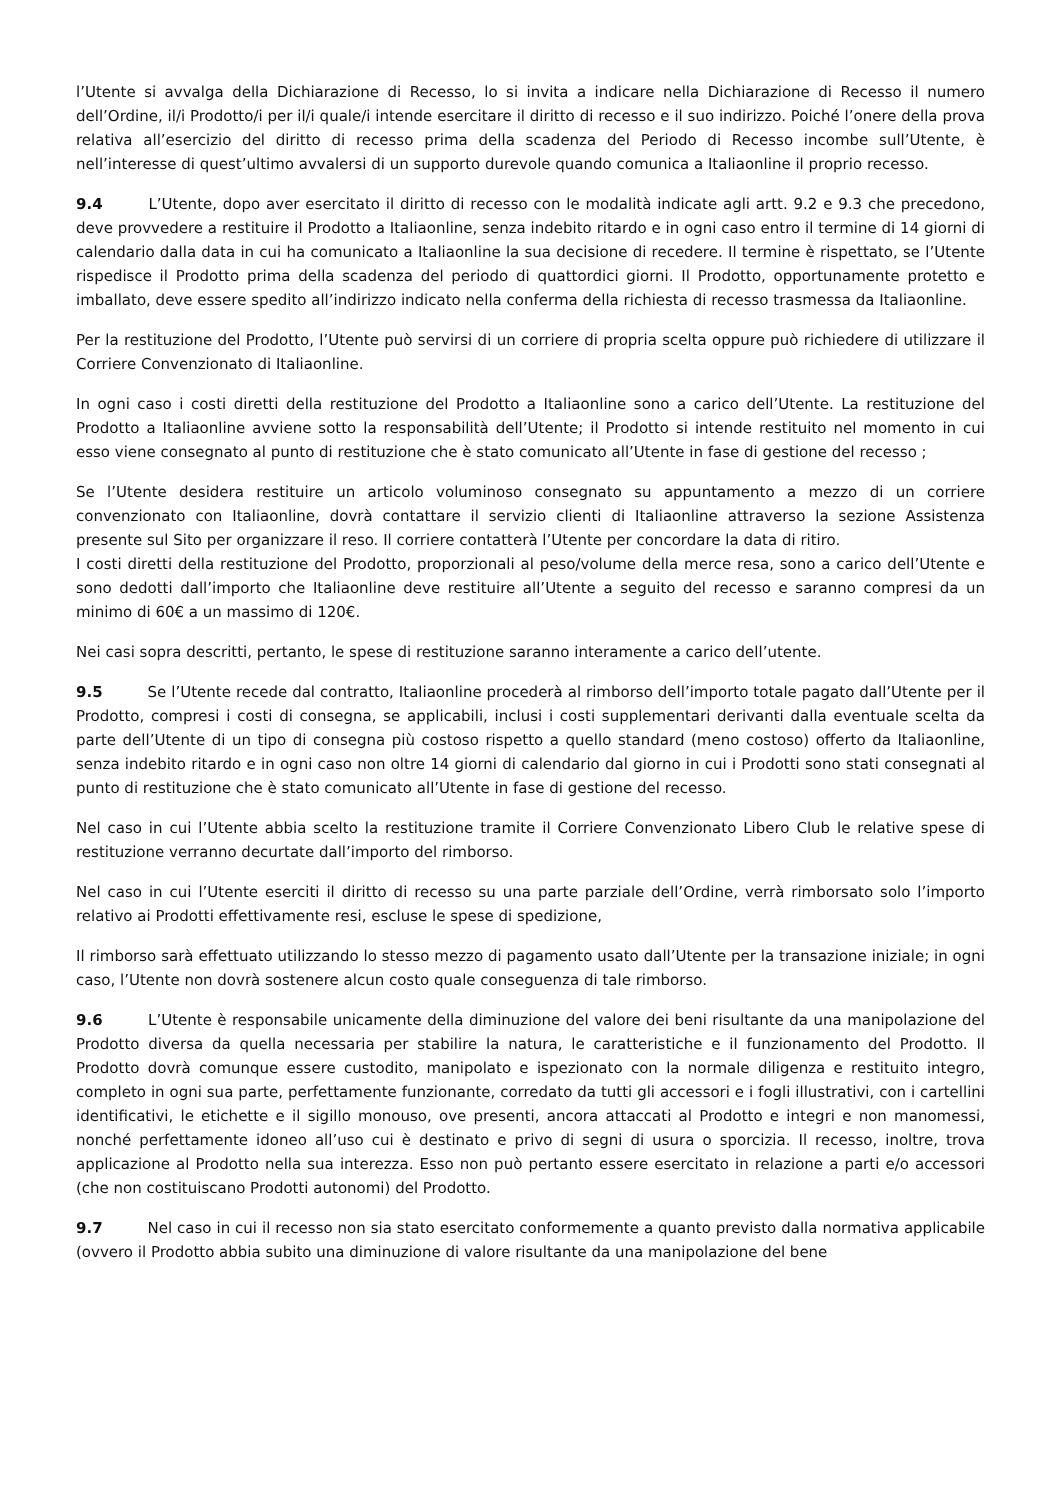l’Utente si avvalga della Dichiarazione di Recesso, lo si invita a indicare nella Dichiarazione di Recesso il numero dell’Ordine, il/i Prodotto/i per il/i quale/i intende esercitare il diritto di recesso e il suo indirizzo. Poiché l’onere della prova relativa all’esercizio del diritto di recesso prima della scadenza del Periodo di Recesso incombe sull’Utente, è nell’interesse di quest’ultimo avvalersi di un supporto durevole quando comunica a Italiaonline il proprio recesso.
9.4 L’Utente, dopo aver esercitato il diritto di recesso con le modalità indicate agli artt. 9.2 e 9.3 che precedono, deve provvedere a restituire il Prodotto a Italiaonline, senza indebito ritardo e in ogni caso entro il termine di 14 giorni di calendario dalla data in cui ha comunicato a Italiaonline la sua decisione di recedere. Il termine è rispettato, se l’Utente rispedisce il Prodotto prima della scadenza del periodo di quattordici giorni. Il Prodotto, opportunamente protetto e imballato, deve essere spedito all’indirizzo indicato nella conferma della richiesta di recesso trasmessa da Italiaonline.
Per la restituzione del Prodotto, l’Utente può servirsi di un corriere di propria scelta oppure può richiedere di utilizzare il Corriere Convenzionato di Italiaonline.
In ogni caso i costi diretti della restituzione del Prodotto a Italiaonline sono a carico dell’Utente. La restituzione del Prodotto a Italiaonline avviene sotto la responsabilità dell’Utente; il Prodotto si intende restituito nel momento in cui esso viene consegnato al punto di restituzione che è stato comunicato all’Utente in fase di gestione del recesso ;
Se l’Utente desidera restituire un articolo voluminoso consegnato su appuntamento a mezzo di un corriere convenzionato con Italiaonline, dovrà contattare il servizio clienti di Italiaonline attraverso la sezione Assistenza presente sul Sito per organizzare il reso. Il corriere contatterà l’Utente per concordare la data di ritiro.
I costi diretti della restituzione del Prodotto, proporzionali al peso/volume della merce resa, sono a carico dell’Utente e sono dedotti dall’importo che Italiaonline deve restituire all’Utente a seguito del recesso e saranno compresi da un minimo di 60€ a un massimo di 120€.
Nei casi sopra descritti, pertanto, le spese di restituzione saranno interamente a carico dell’utente.
9.5 Se l’Utente recede dal contratto, Italiaonline procederà al rimborso dell’importo totale pagato dall’Utente per il Prodotto, compresi i costi di consegna, se applicabili, inclusi i costi supplementari derivanti dalla eventuale scelta da parte dell’Utente di un tipo di consegna più costoso rispetto a quello standard (meno costoso) offerto da Italiaonline, senza indebito ritardo e in ogni caso non oltre 14 giorni di calendario dal giorno in cui i Prodotti sono stati consegnati al punto di restituzione che è stato comunicato all’Utente in fase di gestione del recesso.
Nel caso in cui l’Utente abbia scelto la restituzione tramite il Corriere Convenzionato Libero Club le relative spese di restituzione verranno decurtate dall’importo del rimborso.
Nel caso in cui l’Utente eserciti il diritto di recesso su una parte parziale dell’Ordine, verrà rimborsato solo l’importo relativo ai Prodotti effettivamente resi, escluse le spese di spedizione,
Il rimborso sarà effettuato utilizzando lo stesso mezzo di pagamento usato dall’Utente per la transazione iniziale; in ogni caso, l’Utente non dovrà sostenere alcun costo quale conseguenza di tale rimborso.
9.6 L’Utente è responsabile unicamente della diminuzione del valore dei beni risultante da una manipolazione del Prodotto diversa da quella necessaria per stabilire la natura, le caratteristiche e il funzionamento del Prodotto. Il Prodotto dovrà comunque essere custodito, manipolato e ispezionato con la normale diligenza e restituito integro, completo in ogni sua parte, perfettamente funzionante, corredato da tutti gli accessori e i fogli illustrativi, con i cartellini identificativi, le etichette e il sigillo monouso, ove presenti, ancora attaccati al Prodotto e integri e non manomessi, nonché perfettamente idoneo all’uso cui è destinato e privo di segni di usura o sporcizia. Il recesso, inoltre, trova applicazione al Prodotto nella sua interezza. Esso non può pertanto essere esercitato in relazione a parti e/o accessori (che non costituiscano Prodotti autonomi) del Prodotto.
9.7 Nel caso in cui il recesso non sia stato esercitato conformemente a quanto previsto dalla normativa applicabile (ovvero il Prodotto abbia subito una diminuzione di valore risultante da una manipolazione del bene